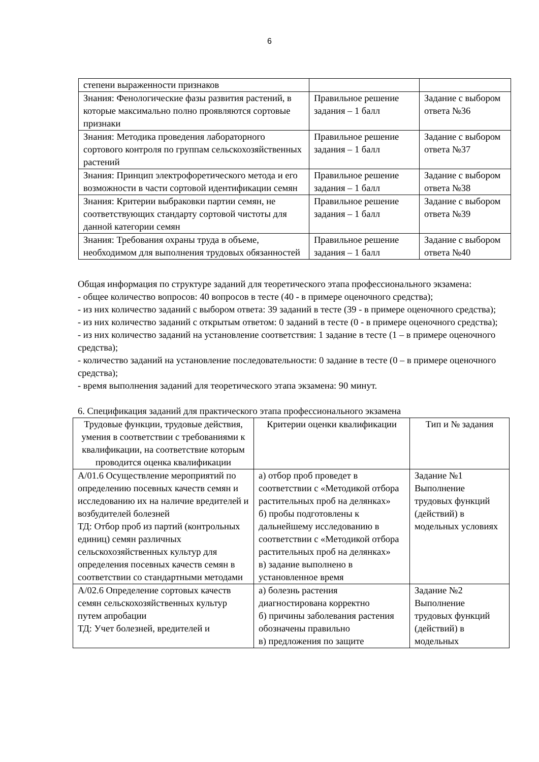6
| степени выраженности признаков | | |
| Знания: Фенологические фазы развития растений, в которые максимально полно проявляются сортовые признаки | Правильное решение задания – 1 балл | Задание с выбором ответа №36 |
| Знания: Методика проведения лабораторного сортового контроля по группам сельскохозяйственных растений | Правильное решение задания – 1 балл | Задание с выбором ответа №37 |
| Знания: Принцип электрофоретического метода и его возможности в части сортовой идентификации семян | Правильное решение задания – 1 балл | Задание с выбором ответа №38 |
| Знания: Критерии выбраковки партии семян, не соответствующих стандарту сортовой чистоты для данной категории семян | Правильное решение задания – 1 балл | Задание с выбором ответа №39 |
| Знания: Требования охраны труда в объеме, необходимом для выполнения трудовых обязанностей | Правильное решение задания – 1 балл | Задание с выбором ответа №40 |
Общая информация по структуре заданий для теоретического этапа профессионального экзамена:
- общее количество вопросов: 40 вопросов в тесте (40 - в примере оценочного средства);
- из них количество заданий с выбором ответа: 39 заданий в тесте (39 - в примере оценочного средства);
- из них количество заданий с открытым ответом: 0 заданий в тесте (0 - в примере оценочного средства);
- из них количество заданий на установление соответствия: 1 задание в тесте (1 – в примере оценочного средства);
- количество заданий на установление последовательности: 0 задание в тесте (0 – в примере оценочного средства);
- время выполнения заданий для теоретического этапа экзамена: 90 минут.
6. Спецификация заданий для практического этапа профессионального экзамена
| Трудовые функции, трудовые действия, умения в соответствии с требованиями к квалификации, на соответствие которым проводится оценка квалификации | Критерии оценки квалификации | Тип и № задания |
| --- | --- | --- |
| А/01.6 Осуществление мероприятий по определению посевных качеств семян и исследованию их на наличие вредителей и возбудителей болезней ТД: Отбор проб из партий (контрольных единиц) семян различных сельскохозяйственных культур для определения посевных качеств семян в соответствии со стандартными методами | а) отбор проб проведет в соответствии с «Методикой отбора растительных проб на делянках» б) пробы подготовлены к дальнейшему исследованию в соответствии с «Методикой отбора растительных проб на делянках» в) задание выполнено в установленное время | Задание №1 Выполнение трудовых функций (действий) в модельных условиях |
| А/02.6 Определение сортовых качеств семян сельскохозяйственных культур путем апробации ТД: Учет болезней, вредителей и | а) болезнь растения диагностирована корректно б) причины заболевания растения обозначены правильно в) предложения по защите | Задание №2 Выполнение трудовых функций (действий) в модельных |